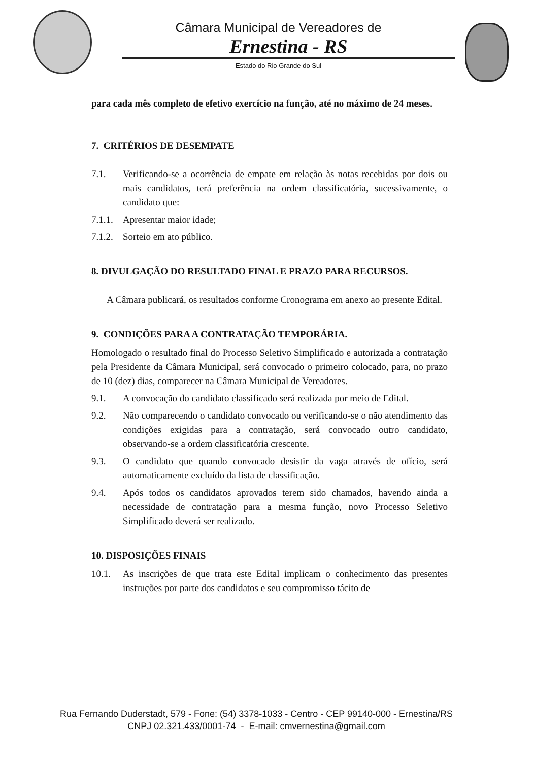Câmara Municipal de Vereadores de
Ernestina - RS
Estado do Rio Grande do Sul
para cada mês completo de efetivo exercício na função, até no máximo de 24 meses.
7. CRITÉRIOS DE DESEMPATE
7.1. Verificando-se a ocorrência de empate em relação às notas recebidas por dois ou mais candidatos, terá preferência na ordem classificatória, sucessivamente, o candidato que:
7.1.1. Apresentar maior idade;
7.1.2. Sorteio em ato público.
8. DIVULGAÇÃO DO RESULTADO FINAL E PRAZO PARA RECURSOS.
A Câmara publicará, os resultados conforme Cronograma em anexo ao presente Edital.
9. CONDIÇÕES PARA A CONTRATAÇÃO TEMPORÁRIA.
Homologado o resultado final do Processo Seletivo Simplificado e autorizada a contratação pela Presidente da Câmara Municipal, será convocado o primeiro colocado, para, no prazo de 10 (dez) dias, comparecer na Câmara Municipal de Vereadores.
9.1. A convocação do candidato classificado será realizada por meio de Edital.
9.2. Não comparecendo o candidato convocado ou verificando-se o não atendimento das condições exigidas para a contratação, será convocado outro candidato, observando-se a ordem classificatória crescente.
9.3. O candidato que quando convocado desistir da vaga através de ofício, será automaticamente excluído da lista de classificação.
9.4. Após todos os candidatos aprovados terem sido chamados, havendo ainda a necessidade de contratação para a mesma função, novo Processo Seletivo Simplificado deverá ser realizado.
10. DISPOSIÇÕES FINAIS
10.1. As inscrições de que trata este Edital implicam o conhecimento das presentes instruções por parte dos candidatos e seu compromisso tácito de
Rua Fernando Duderstadt, 579 - Fone: (54) 3378-1033 - Centro - CEP 99140-000 - Ernestina/RS
CNPJ 02.321.433/0001-74 - E-mail: cmvernestina@gmail.com